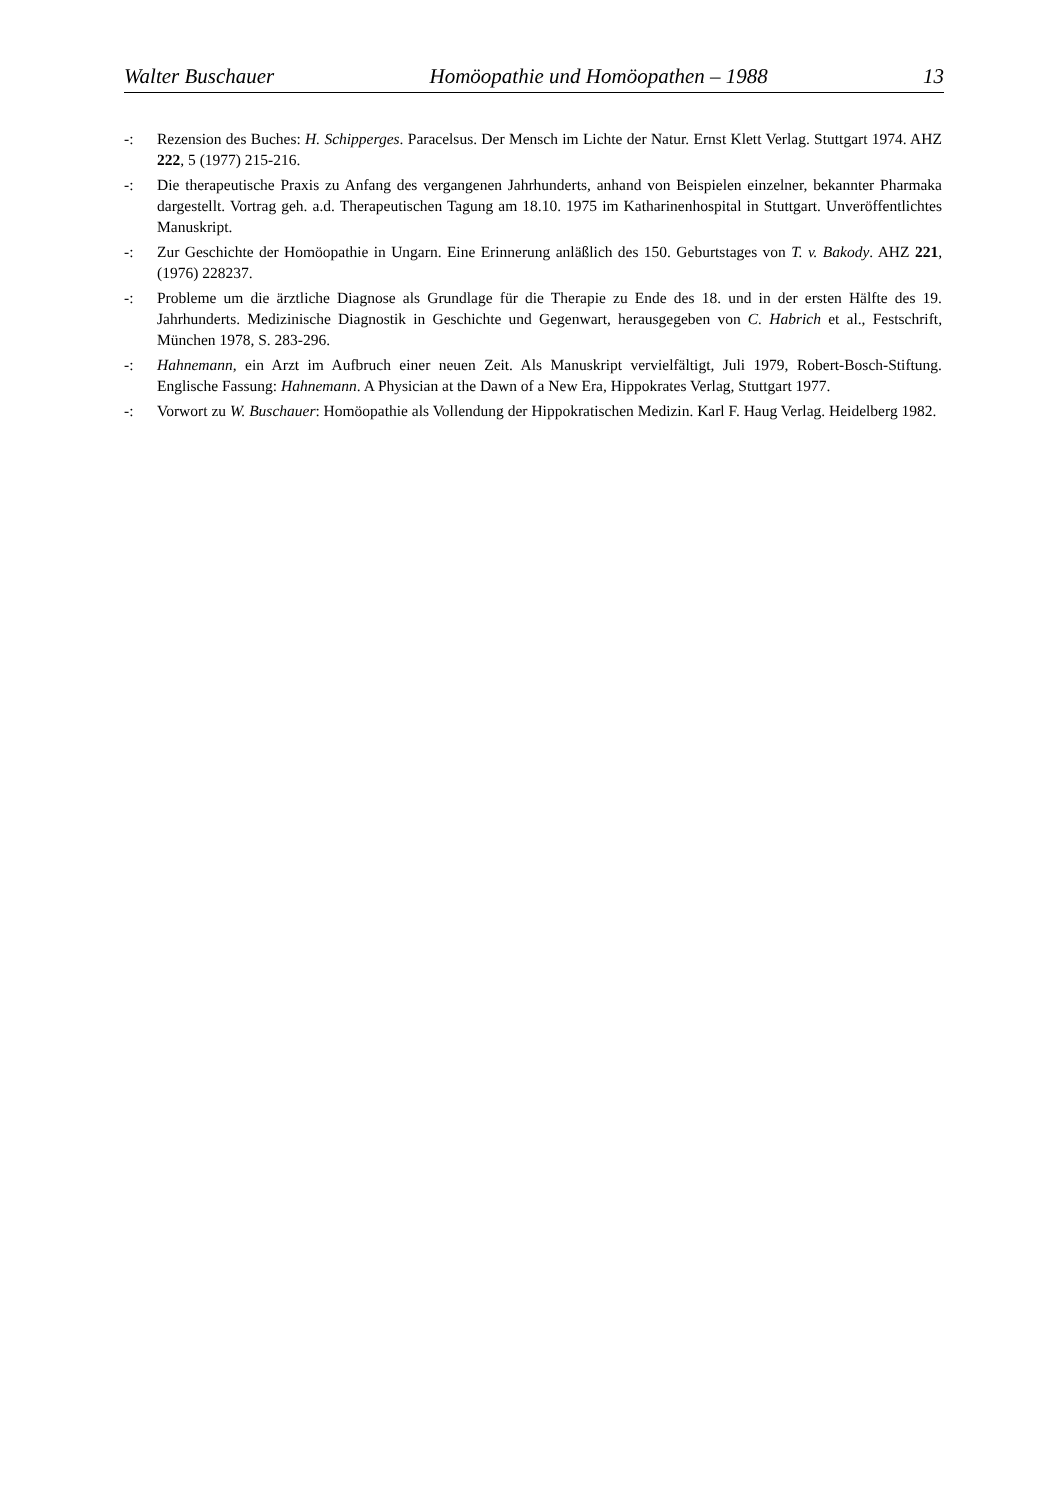Walter Buschauer Homöopathie und Homöopathen – 1988 13
-: Rezension des Buches: H. Schipperges. Paracelsus. Der Mensch im Lichte der Natur. Ernst Klett Verlag. Stuttgart 1974. AHZ 222, 5 (1977) 215-216.
-: Die therapeutische Praxis zu Anfang des vergangenen Jahrhunderts, anhand von Beispielen einzelner, bekannter Pharmaka dargestellt. Vortrag geh. a.d. Therapeutischen Tagung am 18.10. 1975 im Katharinenhospital in Stuttgart. Unveröffentlichtes Manuskript.
-: Zur Geschichte der Homöopathie in Ungarn. Eine Erinnerung anläßlich des 150. Geburtstages von T. v. Bakody. AHZ 221, (1976) 228237.
-: Probleme um die ärztliche Diagnose als Grundlage für die Therapie zu Ende des 18. und in der ersten Hälfte des 19. Jahrhunderts. Medizinische Diagnostik in Geschichte und Gegenwart, herausgegeben von C. Habrich et al., Festschrift, München 1978, S. 283-296.
-: Hahnemann, ein Arzt im Aufbruch einer neuen Zeit. Als Manuskript vervielfältigt, Juli 1979, Robert-Bosch-Stiftung. Englische Fassung: Hahnemann. A Physician at the Dawn of a New Era, Hippokrates Verlag, Stuttgart 1977.
-: Vorwort zu W. Buschauer: Homöopathie als Vollendung der Hippokratischen Medizin. Karl F. Haug Verlag. Heidelberg 1982.